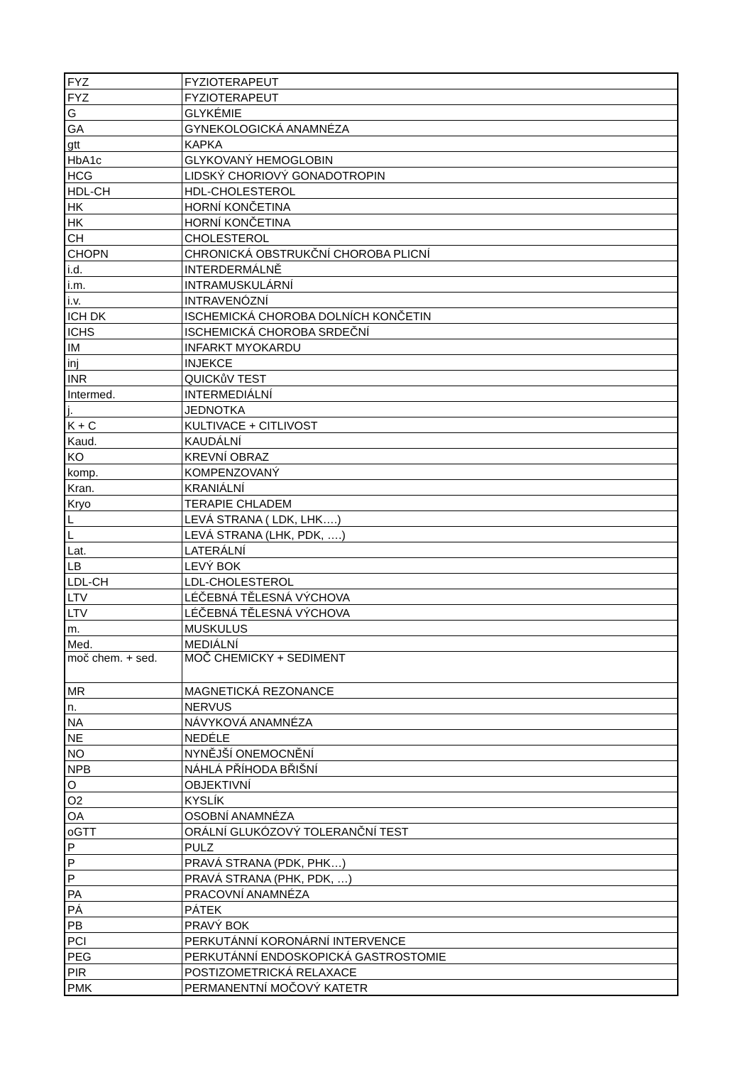| FYZ | FYZIOTERAPEUT |
| FYZ | FYZIOTERAPEUT |
| G | GLYKÉMIE |
| GA | GYNEKOLOGICKÁ ANAMNÉZA |
| gtt | KAPKA |
| HbA1c | GLYKOVANÝ HEMOGLOBIN |
| HCG | LIDSKÝ CHORIOVÝ GONADOTROPIN |
| HDL-CH | HDL-CHOLESTEROL |
| HK | HORNÍ KONČETINA |
| HK | HORNÍ KONČETINA |
| CH | CHOLESTEROL |
| CHOPN | CHRONICKÁ OBSTRUKČNÍ CHOROBA PLICNÍ |
| i.d. | INTERDERMÁLNĚ |
| i.m. | INTRAMUSKULÁRNÍ |
| i.v. | INTRAVENÓZNÍ |
| ICH DK | ISCHEMICKÁ CHOROBA DOLNÍCH KONČETIN |
| ICHS | ISCHEMICKÁ CHOROBA SRDEČNÍ |
| IM | INFARKT MYOKARDU |
| inj | INJEKCE |
| INR | QUICKůV TEST |
| Intermed. | INTERMEDIÁLNÍ |
| j. | JEDNOTKA |
| K + C | KULTIVACE + CITLIVOST |
| Kaud. | KAUDÁLNÍ |
| KO | KREVNÍ OBRAZ |
| komp. | KOMPENZOVANÝ |
| Kran. | KRANIÁLNÍ |
| Kryo | TERAPIE CHLADEM |
| L | LEVÁ STRANA ( LDK, LHK….) |
| L | LEVÁ STRANA (LHK, PDK, ….) |
| Lat. | LATERÁLNÍ |
| LB | LEVÝ BOK |
| LDL-CH | LDL-CHOLESTEROL |
| LTV | LÉČEBNÁ TĚLESNÁ VÝCHOVA |
| LTV | LÉČEBNÁ TĚLESNÁ VÝCHOVA |
| m. | MUSKULUS |
| Med. | MEDIÁLNÍ |
| moč chem. + sed. | MOČ CHEMICKY + SEDIMENT |
| MR | MAGNETICKÁ REZONANCE |
| n. | NERVUS |
| NA | NÁVYKOVÁ ANAMNÉZA |
| NE | NEDÉLE |
| NO | NYNĚJŠÍ ONEMOCNĚNÍ |
| NPB | NÁHLÁ PŘÍHODA BŘIŠNÍ |
| O | OBJEKTIVNÍ |
| O2 | KYSLÍK |
| OA | OSOBNÍ ANAMNÉZA |
| oGTT | ORÁLNÍ GLUKÓZOVÝ TOLERANČNÍ TEST |
| P | PULZ |
| P | PRAVÁ STRANA (PDK, PHK…) |
| P | PRAVÁ STRANA (PHK, PDK, …) |
| PA | PRACOVNÍ ANAMNÉZA |
| PÁ | PÁTEK |
| PB | PRAVÝ BOK |
| PCI | PERKUTÁNNÍ KORONÁRNÍ INTERVENCE |
| PEG | PERKUTÁNNÍ ENDOSKOPICKÁ GASTROSTOMIE |
| PIR | POSTIZOMETRICKÁ RELAXACE |
| PMK | PERMANENTNÍ MOČOVÝ KATETR |